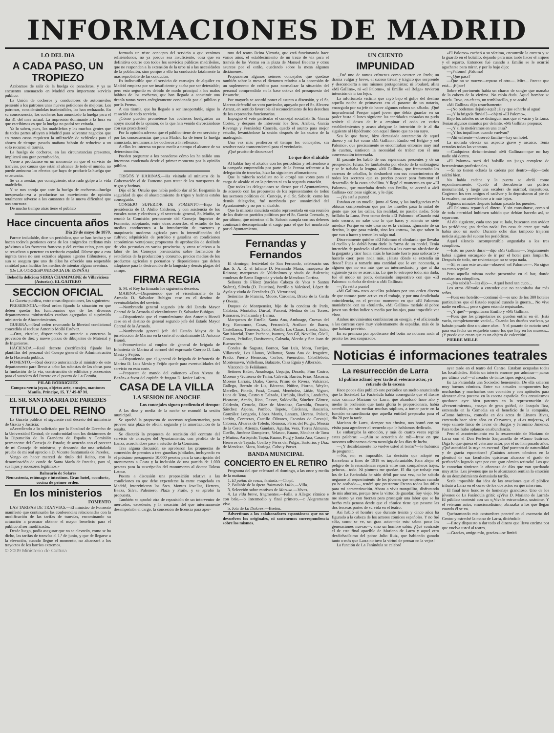INFORMACIONES DE MADRID
LO DEL DIA
A CADA PASO, UN TROPIEZO
Acabamos de salir de la huelga de panaderos, y ya se encuentra amenazado en Madrid otro importante servicio público.
La Unión de cocheros y conductores de automóviles presentó a los patronos unas nuevas peticiones de mejoras. Los patronos, considerándolas inadmisibles, las han rechazado. En su consecuencia, los cocheros han anunciado la huelga para el día 31 del mes actual. La impresión dominante a la hora en que escribimos es que la huelga no podrá ser evitada.
Ya lo saben, pues, los madrileños y las muchas gentes que de todas partes afluyen a Madrid para solventar negocios que en tantos casos requieren la utilización de vehículos para el ahorro de tiempo: pasado mañana habrán de reducirse a un solo recurso: el tranvía.
La huelga de cocheros, en las circunstancias presentes, implicará una gran perturbación.
Viene a producirse en un momento en que el servicio de tranvías, por causas que están al alcance de todo el mundo, no puede aminorar los efectos que haya de producir la huelga que se anuncia.
Se va a asestar, por consiguiente, otro rudo golpe a la vida madrileña.
Y se nos antoja que ante la huelga de cocheros—huelga inesperada—va a producirse un movimiento de opinión totalmente adverso a los causantes de la nueva dificultad que nos amenaza.
De mucho tiempo atrás tiene el público
Hace cincuenta años
Día 29 de mayo de 1870.
Parece indudable, dice un periódico, que se han hecho y se hacen todavía gestiones cerca de los emigrados carlistas más próximos a las fronteras francesa y del vecino reino, para que se resuelvan a penetrar en territorio español. Dícese que a esta ingrata tarea no son extraños algunos agentes filibusteros, y aun se asegura que uno de ellos ha ofrecido una respetable cantidad para facilitar los medios de intentar alguna aventura.
(De LA CORRESPONDENCIA DE ESPAÑA)
Bebed la deliciosa SIDRA CHAMPAGNE de Villaviciosa (Asturias). EL GAITERO
SECCION OFICIAL
La Gaceta publica, entre otras disposiciones, las siguientes:
PRESIDENCIA.—Real orden fijando la situación en que deben quedar los funcionarios que de los diversos departamentos ministeriales estaban agregados al suprimido ministerio de Abastecimientos.
GUERRA.—Real orden revocando la libertad condicional concedida al recluso Antonio Molló Estévez.
—Otra, circular, disponiendo se anuncie a concurso la provisión de diez y nueve plazas de dibujantes de Material y de Ingenieros.
HACIENDA.—Real decreto (rectificado) fijando las plantillas del personal del Cuerpo general de Administración de la Hacienda pública.
FOMENTO.—Real decreto autorizando al ministro de este departamento para llevar a cabo las subastas de las obras para la fundación de la vía, construcción de edificios y accesorios para el varadero del Parrote en el puerto de La Coruña.
PILAR RODRIGUEZ
Compra-venta joyas, objetos arte, encajes, mantones Manila. Príncipe, 15. T.º 49-87 M.
EL SR. SANTAMARIA DE PAREDES
TITULO DEL REINO
La Gaceta publicó el siguiente real decreto del ministerio de Gracia y Justicia:
«Accediendo a lo solicitado por la Facultad de Derecho de la Universidad Central; de conformidad con los dictámenes de la Diputación de la Grandeza de España y Comisión permanente del Consejo de Estado; de acuerdo con el parecer de mi Consejo de ministros, y deseando dar una señalada prueba de mi real aprecio a D. Vicente Santamaría de Paredes,
Vengo en hacer merced de título del Reino, con la denominación de conde de Santa María de Paredes, para sí, sus hijos y sucesores legítimos.»
Balneario de Solares
Neurastenia, estómago e intestinos. Gran hotel, «confort», cocina de primer orden.
En los ministerios
FOMENTO
LAS TARIFAS DE TRANVIAS.—El ministro de Fomento manifestó que continuaba las conferencias relacionadas con la modificación de las tarifas de tranvías, encaminando su actuación a procurar obtener el mayor beneficio para el público al ser modificadas.
Desde luego, podía asegurar que no se elevarán, como se ha dicho, las tarifas de tranvías el 1.º de junio, y que de llegarse a la elevación, cuando llegue el momento, no alcanzará a los trayectos de los barrios extremos.
formado un triste concepto del servicio a que venimos refiriéndonos, no ya porque sea insuficiente, cosa que en definitiva ocurre con todos los servicios públicos madrileños, que no responden a la extensión de la urbe ni a las necesidades de la población, sino porque a ello ha conducido fatalmente la más reprobable de las conductas.
Es indiscutible que el servicio de carruajes de alquiler en Madrid empieza por ser insuficiente y acaba por ser detestable; pero esto segundo es debido de modo principal a los malos hábitos de los cocheros, que han llegado a constituir una tiranía tantas veces enérgicamente condenada por el público y por la Prensa.
A esa tiranía, que ha llegado a ser insoportable, sigue la cesación de todo servicio.
¿Cómo pueden prometerse los cocheros huelguistas un apoyo moral de la opinión, de la que han venido divorciándose con sus procederes?
Por la opinión adversa que el público tiene de ese servicio y por las consecuencias que para Madrid ha de tener la huelga anunciada, invitamos a los cocheros a la reflexión.
A ellos les interesa no poco medir a tiempo el alcance de su determinación.
Pueden preguntar a los panaderos cómo les ha salido una intentona condenada desde el primer momento por la opinión pública.
TRIGOS Y HARINAS.—Ha visitado al ministro de la Gobernación el de Fomento para tratar de los transportes de trigos y harinas.
Dijo el Sr. Ortuño que había podido dar al Sr. Bergamín la seguridad de que el abastecimiento de trigos y harinas estaba conseguido.
CONSEJO SUPERIOR DE FOMENTO.—Bajo la presidencia de D. Abilio Calderón, y con asistencia de los vocales natos y electivos y el secretario general, Sr. Muñiz, se reunió la Comisión permanente del Consejo Superior de Fomento, adoptando, entre otros acuerdos, el estudio de los medios conducentes a la introducción de tractores y maquinaria moderna agrícola para la intensificación del cultivo; adquisición de petróleo y gasolina en condiciones económicas ventajosas; propuestas de aprobación de deslinde de vías pecuarias en varias provincias, y otros relativos a la labor de los Consejos provinciales sobre formación de estadística de la producción y consumo, precios medios de los productos agrícolas y pecuarios y disposiciones que deben adoptarse para la destrucción de la langosta y demás plagas del campo.
FIRMA REGIA
S. M. el Rey ha firmado los siguientes decretos:
MARINA.—Disponiendo que el vicealmirante de la Armada D. Salvador Buhigas cese en el destino de eventualidades del servicio.
—Nombrando general segundo jefe del Estado Mayor Central de la Armada al vicealmirante D. Salvador Buhigas.
—Disponiendo que el contralmirante don Antonio Biondi cese en el destino de general segundo jefe del Estado Mayor Central de la Armada.
—Nombrando general jefe del Estado Mayor de la jurisdicción de Marina en la corte al contralmirante D. Antonio Biondi.
—Promoviendo al empleo de general de brigada de Infantería de Marina al coronel del expresado Cuerpo D. Luis Mesía y Feijóo.
—Disponiendo que el general de brigada de Infantería de Marina D. Luis Mesía y Feijóo quede para eventualidades del servicio en esta corte.
—Propuesta de mando del cañonero «Don Alvaro de Bazán» a favor del capitán de fragata D. Javier Lafora.
CASA DE LA VILLA
LA SESION DE ANOCHE
Los concejales siguen perdiendo el tiempo:
A las diez y media de la noche se reanudó la sesión municipal.
Se aprobó la propuesta de ascensos reglamentarios, para proveer una plaza de oficial segundo y la amortización de la resulta.
Se discutió la propuesta de rescisión del contrato del servicio de carruajes del Ayuntamiento, con pérdida de la fianza, acordándose pase a estudio de la Comisión.
Tras alguna discusión, se aprobaron las propuestas de concesión de premios a tres guardias jubilados, incluyendo en el próximo presupuesto 10.000 pesetas para la suscripción del monumento a Costa y la inclusión de una partida de 1.000 pesetas para la suscripción del monumento al doctor Tolosa Latour.
Puesta a discusión una proposición relativa a las condiciones en que debe expenderse la carne congelada en Madrid, intervinieron los Sres. Montes Jovellar, Herrero, Baeza, Silva, Palomero, Plaza y Fraile, y se aprobó la propuesta.
También se aprobó otra de reposición de un interventor de mercados, excedente, y la cesación del que interinamente desempeñaba el cargo, la concesión de licencia para aper-
tura del teatro Reina Victoria, que está funcionando hace varios años, el establecimiento de un trozo de vía para el tranvía de las Ventas en la plaza de Manuel Becerra y otros asuntos por el estilo, quedando sobre la mesa algunos dictámenes.
Propusieron algunos señores concejales que quedase también sobre la mesa el dictamen relativo a la concesión de un suplemento de crédito para normalizar la situación del personal comprendido en la base octava del presupuesto del Ensanche.
Por mayoría se acordó poner el asunto a discusión, y el Sr. Marcos defendió un voto particular, apoyado por el Sr. Alvarez Arranz, en sentido favorable al reconocimiento de los derechos de los expresados funcionarios.
Impugnó el voto particular el concejal socialista Sr. García Cortés, y después de intervenir los Sres. Arribas, García Revenga y Fernández Cancela, quedó el asunto para mejor estudio, levantándose la sesión después de las cuatro de la madrugada.
Una vez más perdieron el tiempo los concejales, sin resolver nada transcendental para el vecindario.
¡Qué prurito de discursear!
Lo que dice el alcalde
Al hablar hoy el alcalde con los periodistas y refiriéndose a la campaña emprendida por parte de la Prensa referente a la delegación de tranvías, hizo las siguientes afirmaciones:
Que la minoría socialista no le otorgó sus votos para el cargo de alcalde ni en la primera ni en la segunda votación.
Que todas las delegaciones se dieron por el Ayuntamiento, de acuerdo con las propuestas de los representantes de todos los sectores políticos del Concejo, y el Sr. Saborit, como los demás delegados, fué nombrado por unanimidad del Ayuntamiento y no por el alcalde.
Que la minoría maurista estaba representada en esa reunión de los distintos partidos políticos por el Sr. García Cernuda, y, por último, que mientras el Sr. Saborit cumpla con sus deberes continuará desempeñando el cargo para el que fué nombrado por el Ayuntamiento.
Fernandas y Fernandos
El domingo, festividad de San Fernando, celebrarán sus días S. A. R. el Infante D. Fernando María; marquesa de Reinosa; marquesas de Valdeolmos y viuda de Aulencia; condesas de Santa Engracia y viuda de Mendoza Cortina.
Señoras de Flórez (nacidas Cabeza de Vaca y Santos Suárez), Silvela (D. Faustino), Portillo y Valcárcel, López de Ayala y viuda de Fernández (D. Victoriano).
Señoritas de Francés, Moore, Cárdenas, Drake de la Cerda y Owens.
Duques de Montpensier, hijo de la condesa de París, Calabria, Montalto, Dúrcal, Parcent, Medina de las Torres, Riánsares, Peñaranda y Lerma.
Marqueses de Estella, Santa Ana, Amboage, Cuevas del Rey, Rocamora, Casas, Ferrandell, Arriluce de Ibarra, Castellanos, Torneros, Scala, Abella, Las Claras, Liseda, Salar, San Marcial, Torre Pacheco, Ivanrey, San Gil, Novallas, Güell, Corona, Peñaflor, Dosfuentes, Calzada, Alcedo y San Juan de Buenavista.
Condes de Sagasta, Bornos, San Luis, Mora, Torrijos, Villaverde, Los Llanos, Vallamar, Santa Ana de Izaguirre, Prado, Puerto Hermoso, Corbos, Fuenrubia, Caballebota, Montenuevo, Vallellano, Balazote, Casa Eguía y Alberzón.
Vizconde de Feñiñanes.
Señores Baüer, Ansoleaga, Urquijo, Dorado, Pino Castro, Moreno y Gutiérrez de Terán, Calvetti, Barrón, Frías, Macorra, Moreno Larrais, Drake, Cueva, Primo de Rivera, Valcárcel, Gallego, Bertrán de Lis, Bárcena, Núñez, Piorno, Weyler, Merelles, Pineda, Foxá, Casani, Menéndez, Liñán, Vignet, Luca de Tena, Castro y Calzado, Urréjola, Huelin, Landecho, Picatoste, Acedo, Rico, Gasset, Soldevilla, Sánchez Gómez, Calderón, Ceruelo, Díaz de Mendoza, Garralda, Ossorio, Sánchez Arjona, Pombo, Topete, Cárdenas, Bascarán, González Longoria, López Monis, Lanuza, Llorens, Polack, Jardón, Contreras, Castillo Olivares, Escavias de Carvajal, Cabrera, Alvarez de Toledo, Reinoso, Pérez del Pulgar, Messía de la Cerda, Atienza, Gándara, Aguilar, Vera, Torres Almunia, Coello, Jiménez Dampierre, Velasco, Ruano, Sánchez de Toca y Muñoz, Arróspide, Tapia, Ruano, Puig y Santa Ana, Casani y Herreros de Tejada, Coello y Pérez del Pulgar, Sartorius y Díaz de Mendoza, Mora, Noriega, Cobo y Porset.
BANDA MUNICIPAL
CONCIERTO EN EL RETIRO
Programa del que celebrará el domingo, a las once y media de la mañana:
1. El puñao de rosas, fantasía.—Chapí.
2. Bailable de la ópera Raimundo Lulio.—Villa.
3. Selección sobre motivos de Maruxa.—Vives.
4. La vida breve, fragmentos.—Falla. a Allegro rítmico e con brío.—b Intermedio y final primero.—c Alegremente vivo.
5. Jota de La Dolores.—Bretón.
Advertimos a los colaboradores espontáneos que no se devuelven los originales, ni sostenemos correspondencia sobre los mismos.
UN CUENTO
IMPUNIDAD
...Fué uno de tantos crímenes como ocurren en París; un drama vulgar y breve, el suceso trivial y trágico que sorprende y desconcierta a sus mismos protagonistas: ni Poulard, alias «Mi Gallina», ni «el Palomo», ni Emilio «el Belga» tuvieron intención de ir tan lejos.
La infortunada víctima que cayó bajo el golpe del destino aquella noche de primavera era el pasante de un notario, encargado por su jefe de hacer algunos cobros un sábado. ¡Qué imprudencia! Porque aquel joven que debía guardar en su poder hasta el lunes siguiente las cantidades cobradas no pudo resistir al deseo de ir a empinar el codo en varios establecimientos y acaso abrigase la intención de ir al día siguiente al Hipódromo con aquel dinero que no era suyo.
Sea lo que fuere, hizo demasiada ostentación de aquel dinero y así fué como «Mi Gallina», Emilio «el Belga» y «el Palomo», que precisamente se encontraban entonces muy mal de cuartos, sintieron la necesidad de trabar con él una conversación interesada.
El pasante les habló de sus esperanzas presentes y de su prosperidad futura. Se tambaleaba por efecto de la embriaguez y se le trababa la lengua. «Mi Gallina», que frecuentaba las carreras de caballos, lo deslumbró con sus conocimientos de todos los secretos que es preciso poseer para fomentar el desarrollo de la casta caballina. Y llegó el momento en que «El Palomo», que marchaba detrás con Emilio, se acercó a «Mi Gallina» con paso sigiloso, y le dijo:
—¡Ya está a punto!
Estaban en un muelle, junto al Sena, y las inteligencias más obtusas comprenderán que por los muelles pasa la mitad de gente que por las calles. En realidad, no pasaba nadie. Sólo brillaba la Luna. Pero como decía «El Palomo»: «Cuando está todo oscuro, no sabe uno lo que hace; y además se siete miedo.» Porque en este caso no es la víctima, ignorante de su destino, la que pasa miedo, sino los «otros», los que saben lo que van a hacer y temen les salga mal.
Discretamente quitóse «El Palomo» el «foulard» que llevaba al cuello y lo dobló hasta darle la forma de un cordel. Tenía intención de pasárselo al aficionado a las carreras alrededor de la garganta y tirar hacia atrás lo bastante fuerte para sofocarlo y hacerlo caer; pero nada más. ¿Hasta dónde se extendía su deseo? Pues a tomarle una cantidad que le era necesaria, a alguien que no era más que un intermediario, y que al día siguiente ya no se acordaría. Lo que lo estropeó todo, sin duda, fué el modo un poco, demasiado imperativo con que «El Palomo» acababa de decir a «Mi Gallina»:
—¡Ya está a punto!
«Mi Gallina» tuvo aquellas palabras por una orden directa de que tomase parte activa en el trabajo, y por una desdichada coincidencia, en el preciso momento en que «El Palomo» maniobraba con su «foulard», «Mi Gallina» metíale al pobre joven sus dedos índice y medio por los ojos, para impedirle ver claro.
Ambos movimientos combinaron su energía, y el aficionado a las carreras cayó muy violentamente de espaldas, más de lo que habían previsto.
En su premura por apoderarse del botín no notaron nada al pronto los tres conjurados.
«El Palomo» cacheó a su víctima, encontróle la cartera y se la guardó en el bolsillo, dejando para más tarde hacer el arqueo y el reparto. Entonces fué cuando a Emilio se le ocurrió agacharse para mirar, y por lo bajo dijo:
—¡Palomo! ¡Palomo!
—¿Qué pasa?
—Que no se mueve—repuso el otro—. Mira... Parece que está... ¡Fíjate!
Sobre el pavimento había un charco de sangre que manaba de la cabeza de la víctima. No cabía duda. Aquel hombre se moría. Tuvo, en efecto, un temblorcillo, y se acabó.
«Mi Gallina» dijo resueltamente:
—¡No podemos dejarlo aquí! ¡Hay que echarlo al agua!
—¿Y la brigada fluvial?—objetó «El Palomo».
Bajo los árboles no se distinguía mas que el vacío y la Luna. Tenían algunos minutos por delante. «Mi Gallina» propuso:
—¿Y si lo metiéramos en una casa?
—¿Y los inquilinos cuando vuelvan?
—Ahí enfrente—observó Emilio—hay un hotel.
La morada ofrecía un aspecto grave y arcaico. Tenía cerradas todas las ventanas.
—Cualquiera diría—insinuó «Mi Gallina»—que no hay nadie ahí dentro.
«El Palomo» sacó del bolsillo un juego completo de herramientas profesionales.
—Si no tienen echada la cadena por dentro—dijo—todo saldrá bien.
No había cadena y la puerta se abrió como espontáneamente. Quedó al descubierto un pórtico monumental, y luego una escalera de mármol, majestuosa. Cogieron los tres amigos el cadáver y lo depositaron al pie de la escalera, no atreviéndose a ir más lejos.
Algunos minutos después habían pasado los puentes.
«El Palomo» repartió el dinero. Y sin consultarse, como si de toda eternidad hubiesen sabido que debían hacerlo así, se separaron.
Al día siguiente, cada uno por su lado, buscaron con avidez los periódicos; ¡no decían nada! Era cosa de creer que todo había sido un sueño. Durante ocho días tampoco trajeron noticia alguna del suceso los periódicos.
Aquel silencio incomprensible angustiaba a los tres cómplices.
—Esto no puede durar—dijo «Mi Gallina»—. Seguramente habrá alguien encargado de ir por el hotel para limpiarlo. Después de todo, me revienta que no se sepa nada.
—Sí; es raro este asunto—observó «el Palomo»—. No sigue su curso regular.
Pero aquella misma noche presentóse en el bar, donde estaban sus cómplices.
—¿No sabéis?—les dijo—. Aquel hotel tan cuco...
Los otros diéronle a entender que no necesitaba dar más señas.
—Pues ese hotelito—continuó él—es uno de los 380 hoteles particulares que el Estado requisó cuando la guerra... No vive nadie en ellos...; pero siguen estando requisados.
—¿Y qué?—preguntaron Emilio y «Mi Gallina».
—Pues que los propietarios no pueden entrar en él. ¡Está vacío, completamente vacío!... Cuando los dueños vuelvan, ya habrán pasado diez o quince años... Y el pasante de notario será para esa fecha un esqueleto como los que hay en los museos... ¡Y puede que crean que es un objeto de colección!...
PIERRE MILLE
Noticias é informaciones teatrales
La resurrección de Larra
El público aclamó ayer tarde al veterano actor, ya retirado de la escena
Hace pocos días publicó este periódico un suelto anunciando que la Sociedad La Farándula había conseguido que el ilustre actor cómico Mariano de Larra, que abandonó hace año y medio la profesión que tanta gloria le proporcionara, había accedido, no sin mediar muchas súplicas, a tomar parte en la función extraordinaria que aquella entidad preparaba para el día 28 por la tarde.
Mariano de Larra, siempre tan efusivo, nos honró con su visita para agradecer el recuerdo que le habíamos dedicado.
Le embargaba la emoción, y más de cuatro veces repitió estas palabras: —¡Aún se acuerdan de mí!—frase en que nosotros adivinamos cierta nostalgia de los días de lucha.
—¿Y decididamente no vuelve usted al teatro?—le hubimos de preguntar.
—No, no; es imposible. La decisión que adopté en Barcelona a fines de 1918 es inquebrantable. Para alejar el peligro de la reincidencia repartí entre mis compañeros trajes, pelucas... todo. Ni pinturas me quedan. El día que trabaje con los de La Farándula he sido débil por una vez, no he sabido negarme al requerimiento de los jóvenes que empiezan cuando yo he acabado—, tendrá que prestarme Fresno todos los útiles para mi caracterización. Ahora a vivir tranquilito, disfrutando de mis ahorros, porque tuve la virtud de guardar. Soy viejo. No me siento ya con fuerzas para proseguir una labor que se ha hecho más penosa desde que el cómico tiene que pasarse las dos terceras partes de su vida en el teatro.
Así habló el hombre que durante treinta y cinco años ha figurado a la cabeza de los actores cómicos españoles. Y no fué sólo, como se ve, un gran actor—de esto saben poco las generaciones nuevas—, sino un hombre sabio. ¡Qué contraste el de este final apacible de Mariano de Larra y aquel otro desdichadísimo del pobre Julio Ruiz, que habiendo ganado tanto o más que Larra no tuvo la virtud de pensar en la vejez!
La función de La Farándula se celebró
ayer tarde en el teatro del Centro. Estaban ocupadas todas las localidades. Había un interés enorme por admirar—¡acaso por última vez!—al creador de tantos tipos regocijantes.
Es La Farándula una Sociedad benemérita. De ella salieron muy buenos cómicos. Entre sus actuales componentes hay muchachas y muchachos con vocación y con aptitudes para alcanzar altos puestos en la escena española. Sus entusiasmos quedaron ayer bien patentes en la representación de «Presentimiento», ensayo de gran guiñol, de Joaquín Roa, estrenado en la Comedia en el beneficio de la compañía, «Como buitres», comedia en dos actos de Linares Rivas, estrenada hace siete años en Cervantes, y «Las mujeres», el viejo sainete lírico de Javier de Burgos y Jerónimo Jiménez. Para todos hubo aplausos en abundancia.
Pero el acontecimiento era la resurrección de Mariano de Larra con el Don Perfecto Sanjuanella de «Como buitres». Diga lo que quiera el veterano actor, por él no han pasado años. ¡Qué autoridad la suya en escena! ¡Qué portento de naturalidad y de gracia espontánea! ¡Cuántos actores cómicos en la plenitud de sus facultades quisieran alcanzar el grado de perfección logrado ayer por este gran cómico retirado! Los que le conocían sintieron la añoranza de días que van quedando muy atrás. Los jóvenes que no le alcanzaron sentían la emoción de un descubrimiento demasiado tardío.
Sería imposible dar idea de las ovaciones que el público tributó a Larra en el curso de los dos actos en que intervino.
El final tuvo honores de homenaje grandioso. Uno de los jóvenes de La Farándula gritó: «¡Viva D. Mariano de Larra!» El público contestó con un «¡Viva!» estruendoso, unánime. Y el veterano actor, emocionadísimo, abrazaba a los que llegan cuando él se va.
Quebrantando mis costumbres penetré en el escenario del Centro y estreché la mano de Larra, diciéndole:
—Estoy dispuesto a dar todo el dinero que llevo encima por que vuelva usted al teatro.
—Gracias, amigo mío, gracias—se limitó
© 2009 Ministerio de Cultura